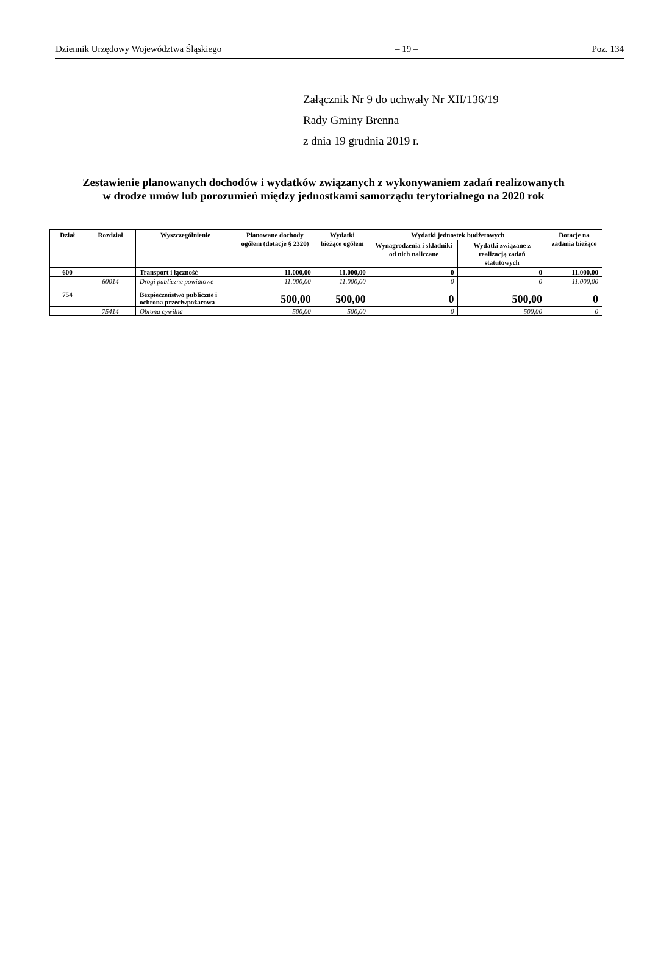Dziennik Urzędowy Województwa Śląskiego – 19 – Poz. 134
Załącznik Nr 9 do uchwały Nr XII/136/19
Rady Gminy Brenna
z dnia 19 grudnia 2019 r.
Zestawienie planowanych dochodów i wydatków związanych z wykonywaniem zadań realizowanych
w drodze umów lub porozumień między jednostkami samorządu terytorialnego na 2020 rok
| Dział | Rozdział | Wyszczególnienie | Planowane dochody ogółem (dotacje § 2320) | Wydatki bieżące ogółem | Wydatki jednostek budżetowych | | Dotacje na zadania bieżące |
| --- | --- | --- | --- | --- | --- | --- | --- |
| | | | | | Wynagrodzenia i składniki od nich naliczane | Wydatki związane z realizacją zadań statutowych | |
| 600 | | Transport i łączność | 11.000,00 | 11.000,00 | 0 | 0 | 11.000,00 |
| | 60014 | Drogi publiczne powiatowe | 11.000,00 | 11.000,00 | 0 | 0 | 11.000,00 |
| 754 | | Bezpieczeństwo publiczne i ochrona przeciwpożarowa | 500,00 | 500,00 | 0 | 500,00 | 0 |
| | 75414 | Obrona cywilna | 500,00 | 500,00 | 0 | 500,00 | 0 |